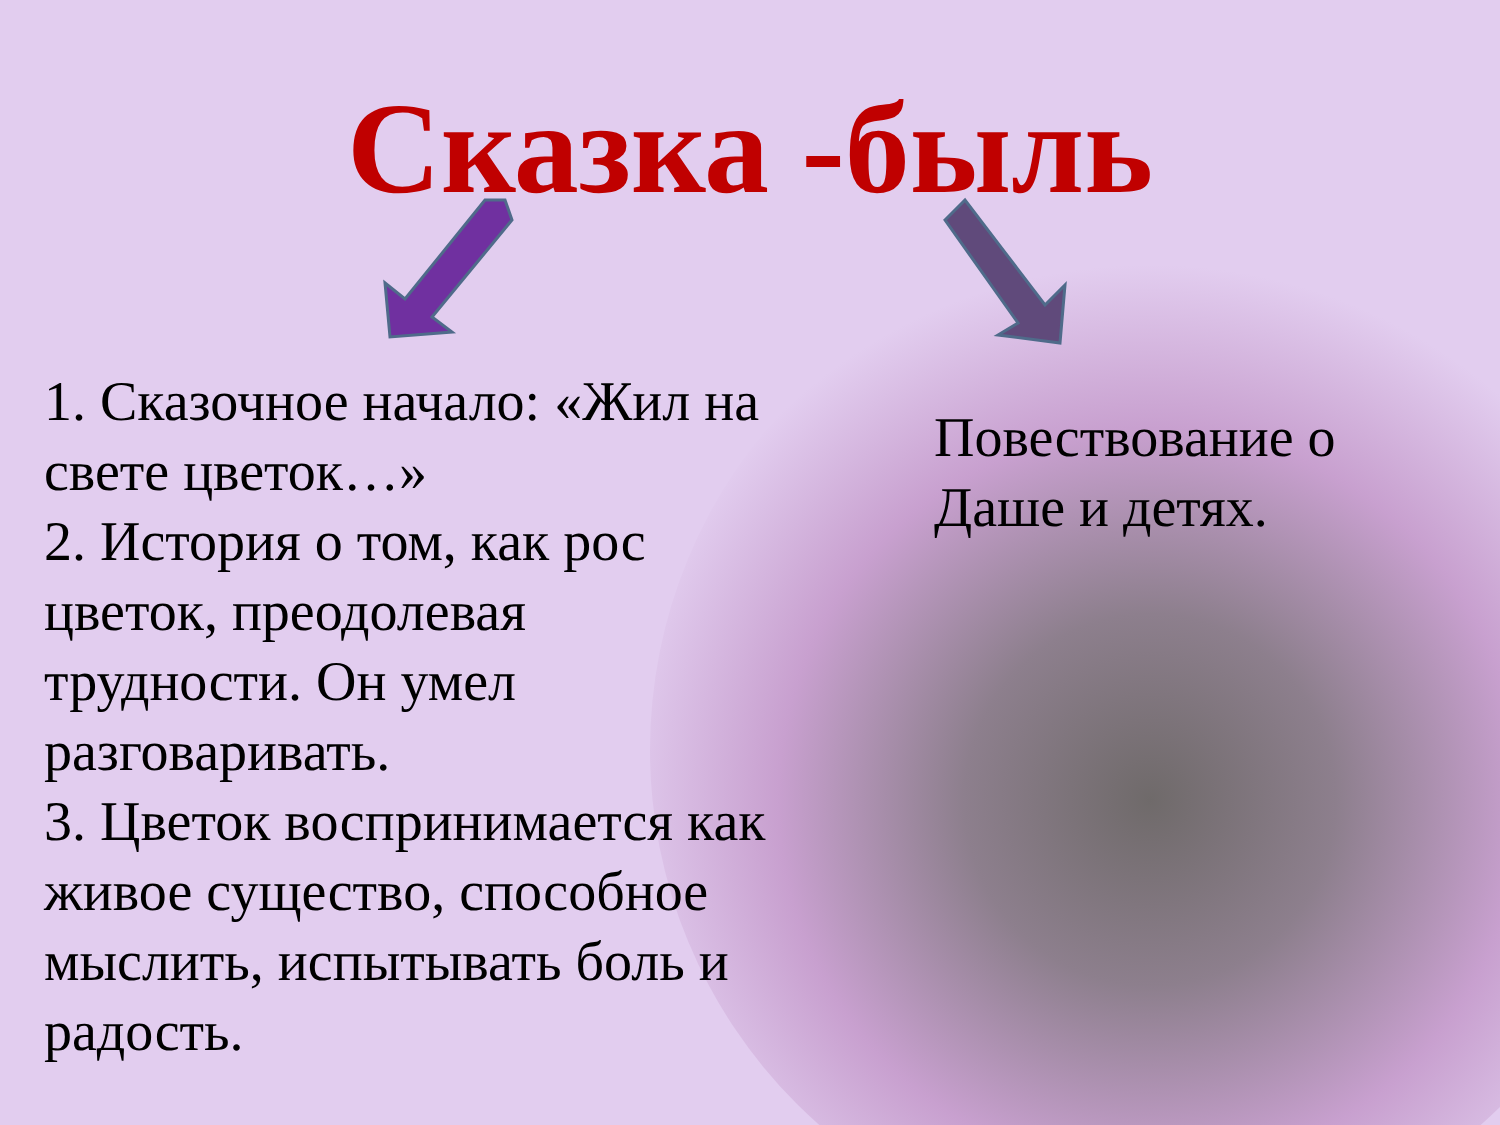Сказка -быль
1. Сказочное начало: «Жил на свете цветок…»
2. История о том, как рос цветок, преодолевая трудности. Он умел разговаривать.
3. Цветок воспринимается как живое существо, способное мыслить, испытывать боль и радость.
Повествование о Даше и детях.